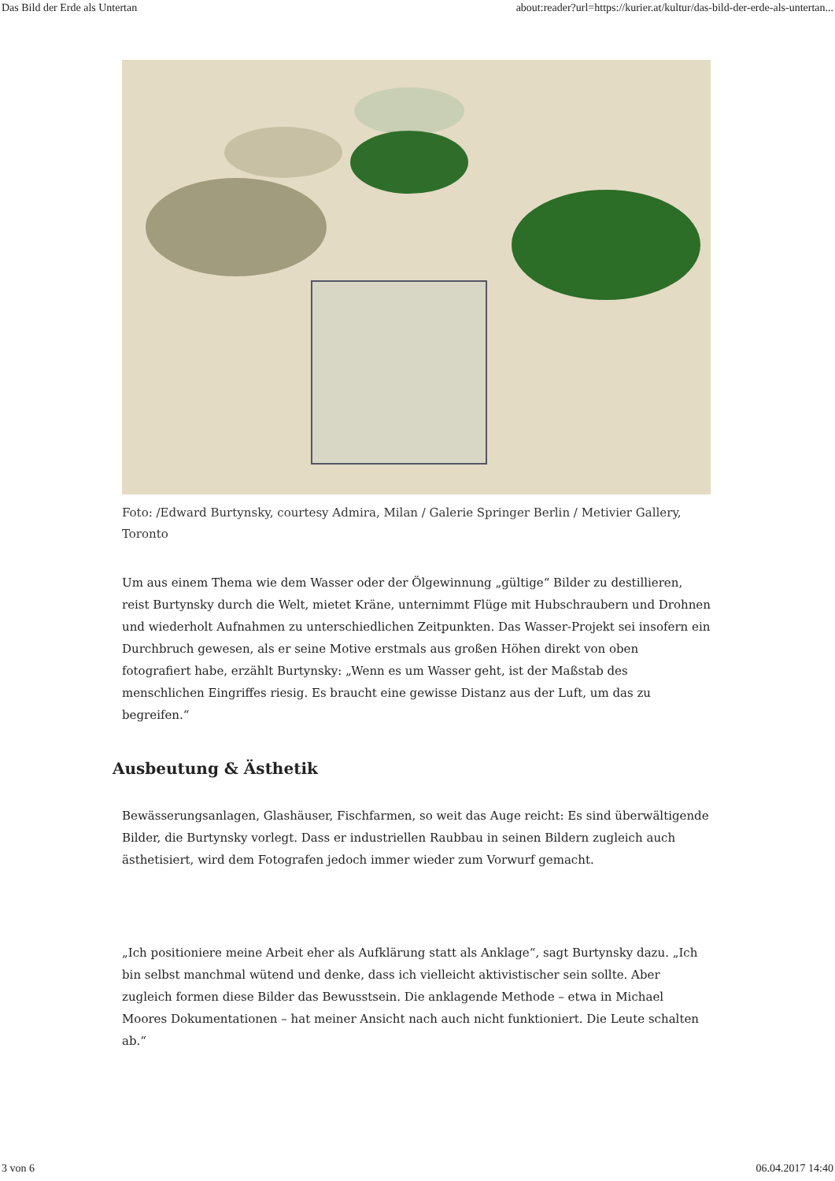Das Bild der Erde als Untertan about:reader?url=https://kurier.at/kultur/das-bild-der-erde-als-untertan...
Foto: /Edward Burtynsky, courtesy Admira, Milan / Galerie Springer Berlin / Metivier Gallery, Toronto
Um aus einem Thema wie dem Wasser oder der Ölgewinnung „gültige“ Bilder zu destillieren, reist Burtynsky durch die Welt, mietet Kräne, unternimmt Flüge mit Hubschraubern und Drohnen und wiederholt Aufnahmen zu unterschiedlichen Zeitpunkten. Das Wasser-Projekt sei insofern ein Durchbruch gewesen, als er seine Motive erstmals aus großen Höhen direkt von oben fotografiert habe, erzählt Burtynsky: „Wenn es um Wasser geht, ist der Maßstab des menschlichen Eingriffes riesig. Es braucht eine gewisse Distanz aus der Luft, um das zu begreifen.“
Ausbeutung & Ästhetik
Bewässerungsanlagen, Glashäuser, Fischfarmen, so weit das Auge reicht: Es sind überwältigende Bilder, die Burtynsky vorlegt. Dass er industriellen Raubbau in seinen Bildern zugleich auch ästhetisiert, wird dem Fotografen jedoch immer wieder zum Vorwurf gemacht.
„Ich positioniere meine Arbeit eher als Aufklärung statt als Anklage“, sagt Burtynsky dazu. „Ich bin selbst manchmal wütend und denke, dass ich vielleicht aktivistischer sein sollte. Aber zugleich formen diese Bilder das Bewusstsein. Die anklagende Methode – etwa in Michael Moores Dokumentationen – hat meiner Ansicht nach auch nicht funktioniert. Die Leute schalten ab.“
3 von 6 06.04.2017 14:40